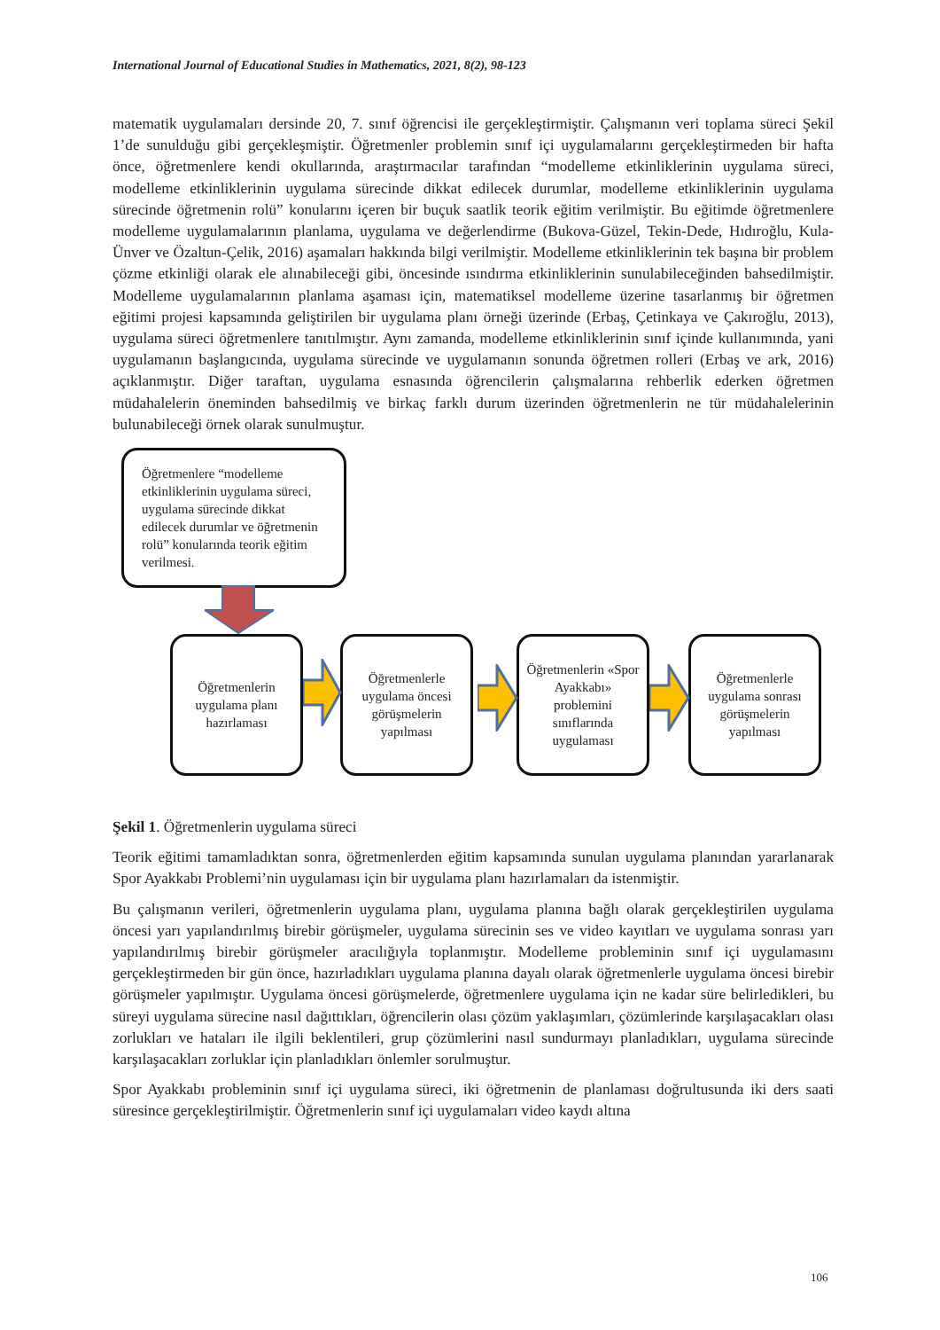International Journal of Educational Studies in Mathematics, 2021, 8(2), 98-123
matematik uygulamaları dersinde 20, 7. sınıf öğrencisi ile gerçekleştirmiştir. Çalışmanın veri toplama süreci Şekil 1’de sunulduğu gibi gerçekleşmiştir. Öğretmenler problemin sınıf içi uygulamalarını gerçekleştirmeden bir hafta önce, öğretmenlere kendi okullarında, araştırmacılar tarafından “modelleme etkinliklerinin uygulama süreci, modelleme etkinliklerinin uygulama sürecinde dikkat edilecek durumlar, modelleme etkinliklerinin uygulama sürecinde öğretmenin rolü” konularını içeren bir buçuk saatlik teorik eğitim verilmiştir. Bu eğitimde öğretmenlere modelleme uygulamalarının planlama, uygulama ve değerlendirme (Bukova-Güzel, Tekin-Dede, Hıdıroğlu, Kula-Ünver ve Özaltun-Çelik, 2016) aşamaları hakkında bilgi verilmiştir. Modelleme etkinliklerinin tek başına bir problem çözme etkinliği olarak ele alınabileceği gibi, öncesinde ısındırma etkinliklerinin sunulabileceğinden bahsedilmiştir. Modelleme uygulamalarının planlama aşaması için, matematiksel modelleme üzerine tasarlanmış bir öğretmen eğitimi projesi kapsamında geliştirilen bir uygulama planı örneği üzerinde (Erbaş, Çetinkaya ve Çakıroğlu, 2013), uygulama süreci öğretmenlere tanıtılmıştır. Aynı zamanda, modelleme etkinliklerinin sınıf içinde kullanımında, yani uygulamanın başlangıcında, uygulama sürecinde ve uygulamanın sonunda öğretmen rolleri (Erbaş ve ark, 2016) açıklanmıştır. Diğer taraftan, uygulama esnasında öğrencilerin çalışmalarına rehberlik ederken öğretmen müdahalelerin öneminden bahsedilmiş ve birkaç farklı durum üzerinden öğretmenlerin ne tür müdahalelerinin bulunabileceği örnek olarak sunulmuştur.
Öğretmenlere “modelleme etkinliklerinin uygulama süreci, uygulama sürecinde dikkat edilecek durumlar ve öğretmenin rolü” konularında teorik eğitim verilmesi.
Öğretmenlerin uygulama planı hazırlaması
Öğretmenlerle uygulama öncesi görüşmelerin yapılması
Öğretmenlerin «Spor Ayakkabı» problemini sınıflarında uygulaması
Öğretmenlerle uygulama sonrası görüşmelerin yapılması
Şekil 1. Öğretmenlerin uygulama süreci
Teorik eğitimi tamamladıktan sonra, öğretmenlerden eğitim kapsamında sunulan uygulama planından yararlanarak Spor Ayakkabı Problemi’nin uygulaması için bir uygulama planı hazırlamaları da istenmiştir.
Bu çalışmanın verileri, öğretmenlerin uygulama planı, uygulama planına bağlı olarak gerçekleştirilen uygulama öncesi yarı yapılandırılmış birebir görüşmeler, uygulama sürecinin ses ve video kayıtları ve uygulama sonrası yarı yapılandırılmış birebir görüşmeler aracılığıyla toplanmıştır. Modelleme probleminin sınıf içi uygulamasını gerçekleştirmeden bir gün önce, hazırladıkları uygulama planına dayalı olarak öğretmenlerle uygulama öncesi birebir görüşmeler yapılmıştır. Uygulama öncesi görüşmelerde, öğretmenlere uygulama için ne kadar süre belirledikleri, bu süreyi uygulama sürecine nasıl dağıttıkları, öğrencilerin olası çözüm yaklaşımları, çözümlerinde karşılaşacakları olası zorlukları ve hataları ile ilgili beklentileri, grup çözümlerini nasıl sundurmayı planladıkları, uygulama sürecinde karşılaşacakları zorluklar için planladıkları önlemler sorulmuştur.
Spor Ayakkabı probleminin sınıf içi uygulama süreci, iki öğretmenin de planlaması doğrultusunda iki ders saati süresince gerçekleştirilmiştir. Öğretmenlerin sınıf içi uygulamaları video kaydı altına
106